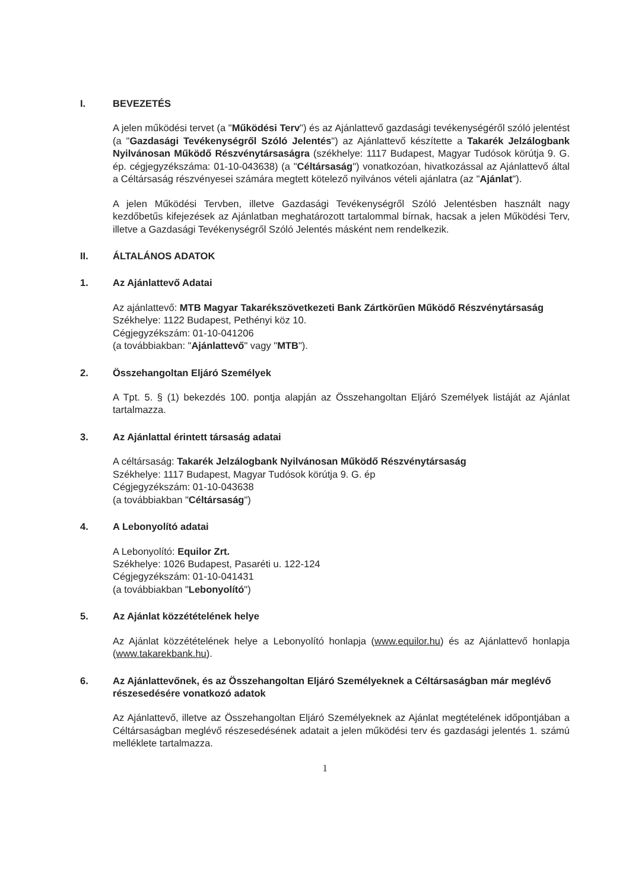I. BEVEZETÉS
A jelen működési tervet (a "Működési Terv") és az Ajánlattevő gazdasági tevékenységéről szóló jelentést (a "Gazdasági Tevékenységről Szóló Jelentés") az Ajánlattevő készítette a Takarék Jelzálogbank Nyilvánosan Működő Részvénytársaságra (székhelye: 1117 Budapest, Magyar Tudósok körútja 9. G. ép. cégjegyzékszáma: 01-10-043638) (a "Céltársaság") vonatkozóan, hivatkozással az Ajánlattevő által a Céltársaság részvényesei számára megtett kötelező nyilvános vételi ajánlatra (az "Ajánlat").
A jelen Működési Tervben, illetve Gazdasági Tevékenységről Szóló Jelentésben használt nagy kezdőbetűs kifejezések az Ajánlatban meghatározott tartalommal bírnak, hacsak a jelen Működési Terv, illetve a Gazdasági Tevékenységről Szóló Jelentés másként nem rendelkezik.
II. ÁLTALÁNOS ADATOK
1. Az Ajánlattevő Adatai
Az ajánlattevő: MTB Magyar Takarékszövetkezeti Bank Zártkörűen Működő Részvénytársaság
Székhelye: 1122 Budapest, Pethényi köz 10.
Cégjegyzékszám: 01-10-041206
(a továbbiakban: "Ajánlattevő" vagy "MTB").
2. Összehangoltan Eljáró Személyek
A Tpt. 5. § (1) bekezdés 100. pontja alapján az Összehangoltan Eljáró Személyek listáját az Ajánlat tartalmazza.
3. Az Ajánlattal érintett társaság adatai
A céltársaság: Takarék Jelzálogbank Nyilvánosan Működő Részvénytársaság
Székhelye: 1117 Budapest, Magyar Tudósok körútja 9. G. ép
Cégjegyzékszám: 01-10-043638
(a továbbiakban "Céltársaság")
4. A Lebonyolító adatai
A Lebonyolító: Equilor Zrt.
Székhelye: 1026 Budapest, Pasaréti u. 122-124
Cégjegyzékszám: 01-10-041431
(a továbbiakban "Lebonyolító")
5. Az Ajánlat közzétételének helye
Az Ajánlat közzétételének helye a Lebonyolító honlapja (www.equilor.hu) és az Ajánlattevő honlapja (www.takarekbank.hu).
6. Az Ajánlattevőnek, és az Összehangoltan Eljáró Személyeknek a Céltársaságban már meglévő részesedésére vonatkozó adatok
Az Ajánlattevő, illetve az Összehangoltan Eljáró Személyeknek az Ajánlat megtételének időpontjában a Céltársaságban meglévő részesedésének adatait a jelen működési terv és gazdasági jelentés 1. számú melléklete tartalmazza.
1